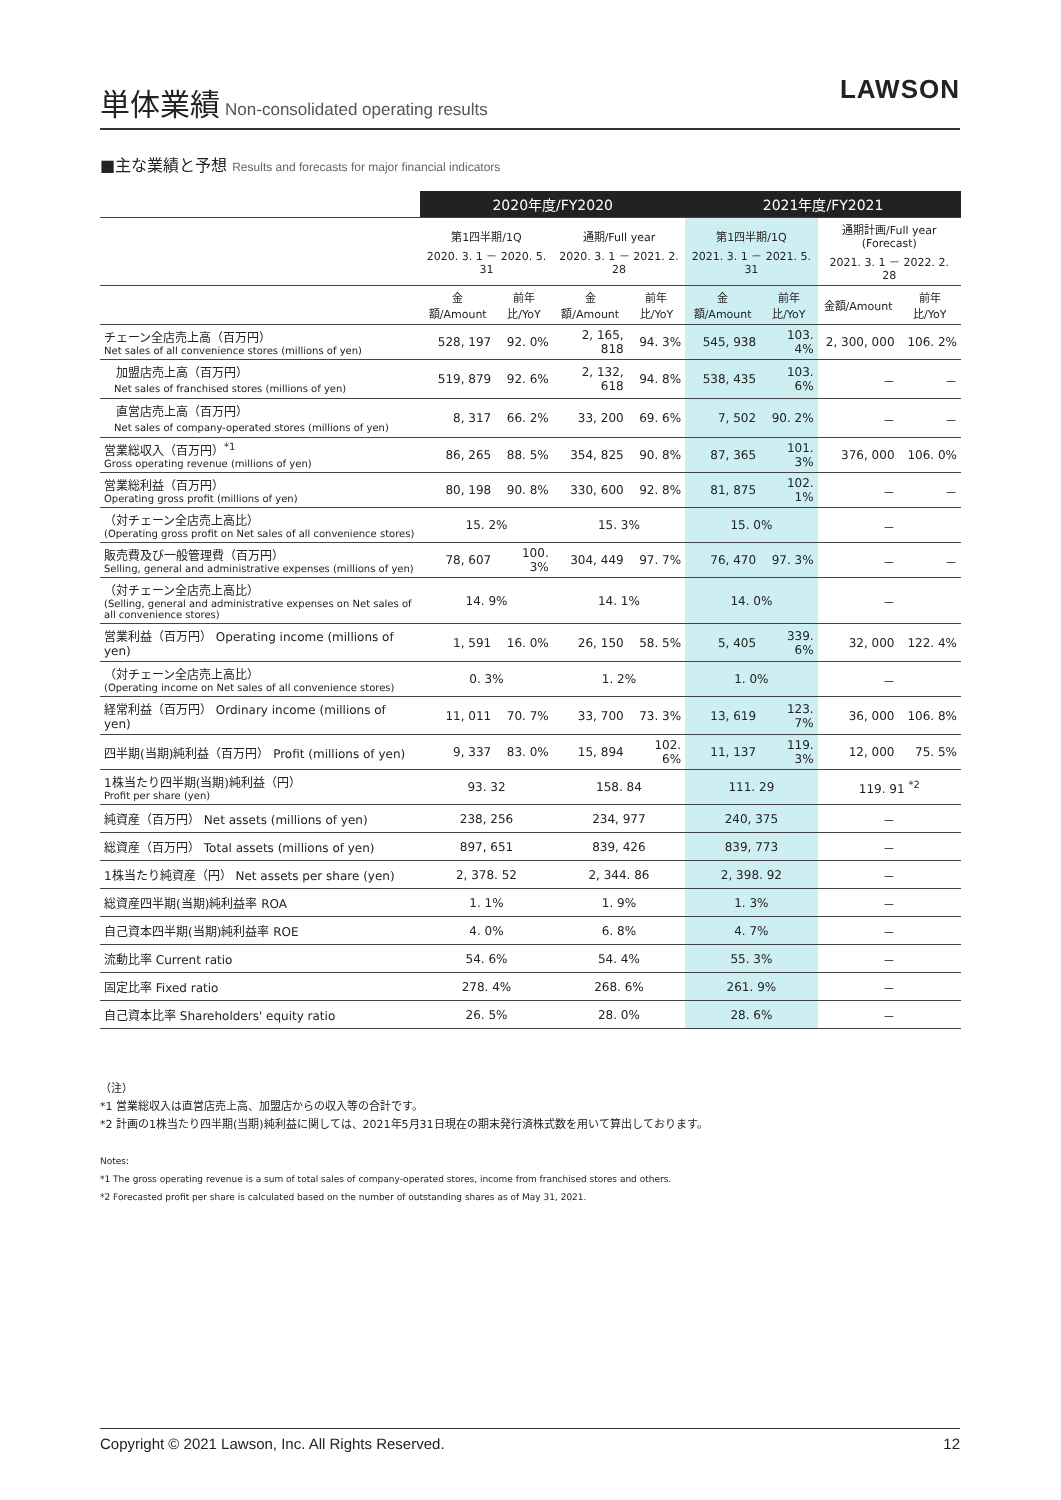単体業績
Non-consolidated operating results
LAWSON
■主な業績と予想 Results and forecasts for major financial indicators
| | 2020年度/FY2020 | | | | 2021年度/FY2021 | | | |
| --- | --- | --- | --- | --- | --- | --- | --- | --- |
| | 第1四半期/1Q 2020. 3. 1 － 2020. 5. 31 | | 通期/Full year 2020. 3. 1 － 2021. 2. 28 | | 第1四半期/1Q 2021. 3. 1 － 2021. 5. 31 | | 通期計画/Full year (Forecast) 2021. 3. 1 － 2022. 2. 28 | |
| | 金額/Amount | 前年比/YoY | 金額/Amount | 前年比/YoY | 金額/Amount | 前年比/YoY | 金額/Amount | 前年比/YoY |
| チェーン全店売上高（百万円） Net sales of all convenience stores (millions of yen) | 528, 197 | 92. 0% | 2, 165, 818 | 94. 3% | 545, 938 | 103. 4% | 2, 300, 000 | 106. 2% |
| 加盟店売上高（百万円） Net sales of franchised stores (millions of yen) | 519, 879 | 92. 6% | 2, 132, 618 | 94. 8% | 538, 435 | 103. 6% | － | － |
| 直営店売上高（百万円） Net sales of company-operated stores (millions of yen) | 8, 317 | 66. 2% | 33, 200 | 69. 6% | 7, 502 | 90. 2% | － | － |
| 営業総収入（百万円）<sup>*1</sup> Gross operating revenue (millions of yen) | 86, 265 | 88. 5% | 354, 825 | 90. 8% | 87, 365 | 101. 3% | 376, 000 | 106. 0% |
| 営業総利益（百万円） Operating gross profit (millions of yen) | 80, 198 | 90. 8% | 330, 600 | 92. 8% | 81, 875 | 102. 1% | － | － |
| （対チェーン全店売上高比） (Operating gross profit on Net sales of all convenience stores) | 15. 2% | | 15. 3% | | 15. 0% | | － | |
| 販売費及び一般管理費（百万円） Selling, general and administrative expenses (millions of yen) | 78, 607 | 100. 3% | 304, 449 | 97. 7% | 76, 470 | 97. 3% | － | － |
| （対チェーン全店売上高比） (Selling, general and administrative expenses on Net sales of all convenience stores) | 14. 9% | | 14. 1% | | 14. 0% | | － | |
| 営業利益（百万円） Operating income (millions of yen) | 1, 591 | 16. 0% | 26, 150 | 58. 5% | 5, 405 | 339. 6% | 32, 000 | 122. 4% |
| （対チェーン全店売上高比） (Operating income on Net sales of all convenience stores) | 0. 3% | | 1. 2% | | 1. 0% | | － | |
| 経常利益（百万円） Ordinary income (millions of yen) | 11, 011 | 70. 7% | 33, 700 | 73. 3% | 13, 619 | 123. 7% | 36, 000 | 106. 8% |
| 四半期(当期)純利益（百万円） Profit (millions of yen) | 9, 337 | 83. 0% | 15, 894 | 102. 6% | 11, 137 | 119. 3% | 12, 000 | 75. 5% |
| 1株当たり四半期(当期)純利益（円） Profit per share (yen) | 93. 32 | | 158. 84 | | 111. 29 | | 119. 91 <sup>*2</sup> | |
| 純資産（百万円） Net assets (millions of yen) | 238, 256 | | 234, 977 | | 240, 375 | | － | |
| 総資産（百万円） Total assets (millions of yen) | 897, 651 | | 839, 426 | | 839, 773 | | － | |
| 1株当たり純資産（円） Net assets per share (yen) | 2, 378. 52 | | 2, 344. 86 | | 2, 398. 92 | | － | |
| 総資産四半期(当期)純利益率 ROA | 1. 1% | | 1. 9% | | 1. 3% | | － | |
| 自己資本四半期(当期)純利益率 ROE | 4. 0% | | 6. 8% | | 4. 7% | | － | |
| 流動比率 Current ratio | 54. 6% | | 54. 4% | | 55. 3% | | － | |
| 固定比率 Fixed ratio | 278. 4% | | 268. 6% | | 261. 9% | | － | |
| 自己資本比率 Shareholders' equity ratio | 26. 5% | | 28. 0% | | 28. 6% | | － | |
（注）
*1 営業総収入は直営店売上高、加盟店からの収入等の合計です。
*2 計画の1株当たり四半期(当期)純利益に関しては、2021年5月31日現在の期末発行済株式数を用いて算出しております。
Notes:
*1 The gross operating revenue is a sum of total sales of company-operated stores, income from franchised stores and others.
*2 Forecasted profit per share is calculated based on the number of outstanding shares as of May 31, 2021.
Copyright © 2021 Lawson, Inc. All Rights Reserved. 12